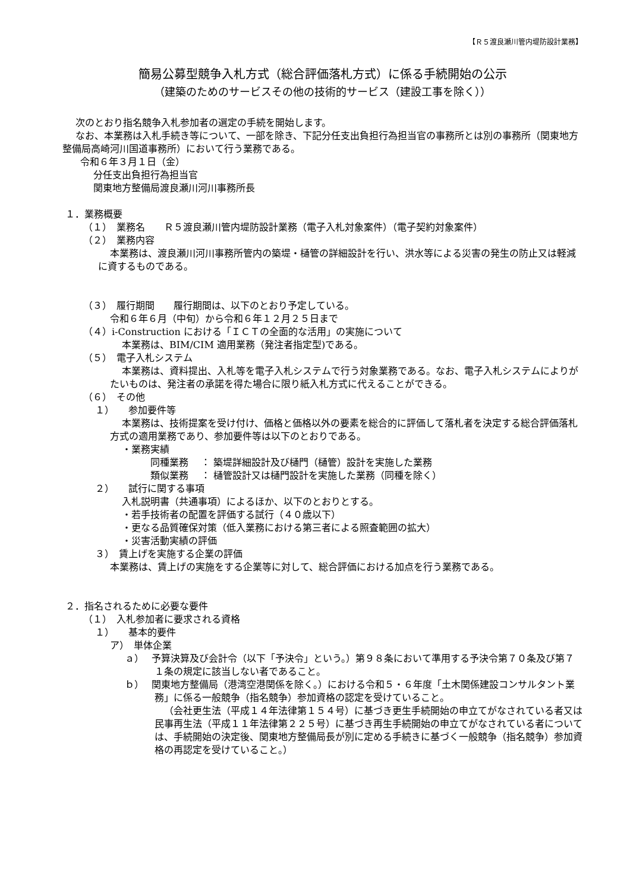【Ｒ５渡良瀬川管内堤防設計業務】
簡易公募型競争入札方式（総合評価落札方式）に係る手続開始の公示
（建築のためのサービスその他の技術的サービス（建設工事を除く））
次のとおり指名競争入札参加者の選定の手続を開始します。
なお、本業務は入札手続き等について、一部を除き、下記分任支出負担行為担当官の事務所とは別の事務所（関東地方整備局高崎河川国道事務所）において行う業務である。
令和６年３月１日（金）
分任支出負担行為担当官
関東地方整備局渡良瀬川河川事務所長
１．業務概要
（１）　業務名　　Ｒ５渡良瀬川管内堤防設計業務（電子入札対象案件）（電子契約対象案件）
（２）　業務内容
本業務は、渡良瀬川河川事務所管内の築堤・樋管の詳細設計を行い、洪水等による災害の発生の防止又は軽減に資するものである。
（３）　履行期間　　履行期間は、以下のとおり予定している。
令和６年６月（中旬）から令和６年１２月２５日まで
（４）i-Construction における「ＩＣＴの全面的な活用」の実施について
本業務は、BIM/CIM 適用業務（発注者指定型)である。
（５）　電子入札システム
本業務は、資料提出、入札等を電子入札システムで行う対象業務である。なお、電子入札システムによりがたいものは、発注者の承諾を得た場合に限り紙入札方式に代えることができる。
（６）　その他
１）　　参加要件等
本業務は、技術提案を受け付け、価格と価格以外の要素を総合的に評価して落札者を決定する総合評価落札方式の適用業務であり、参加要件等は以下のとおりである。
・業務実績
同種業務　 ： 築堤詳細設計及び樋門（樋管）設計を実施した業務
類似業務　 ： 樋管設計又は樋門設計を実施した業務（同種を除く）
２）　　試行に関する事項
入札説明書（共通事項）によるほか、以下のとおりとする。
・若手技術者の配置を評価する試行（４０歳以下）
・更なる品質確保対策（低入業務における第三者による照査範囲の拡大）
・災害活動実績の評価
３）　賃上げを実施する企業の評価
本業務は、賃上げの実施をする企業等に対して、総合評価における加点を行う業務である。
２．指名されるために必要な要件
（１）　入札参加者に要求される資格
１）　　基本的要件
ア）　単体企業
ａ）　 予算決算及び会計令（以下「予決令」という。）第９８条において準用する予決令第７０条及び第７１条の規定に該当しない者であること。
ｂ）　 関東地方整備局（港湾空港関係を除く。）における令和５・６年度「土木関係建設コンサルタント業務」に係る一般競争（指名競争）参加資格の認定を受けていること。
（会社更生法（平成１４年法律第１５４号）に基づき更生手続開始の申立てがなされている者又は民事再生法（平成１１年法律第２２５号）に基づき再生手続開始の申立てがなされている者については、手続開始の決定後、関東地方整備局長が別に定める手続きに基づく一般競争（指名競争）参加資格の再認定を受けていること。）